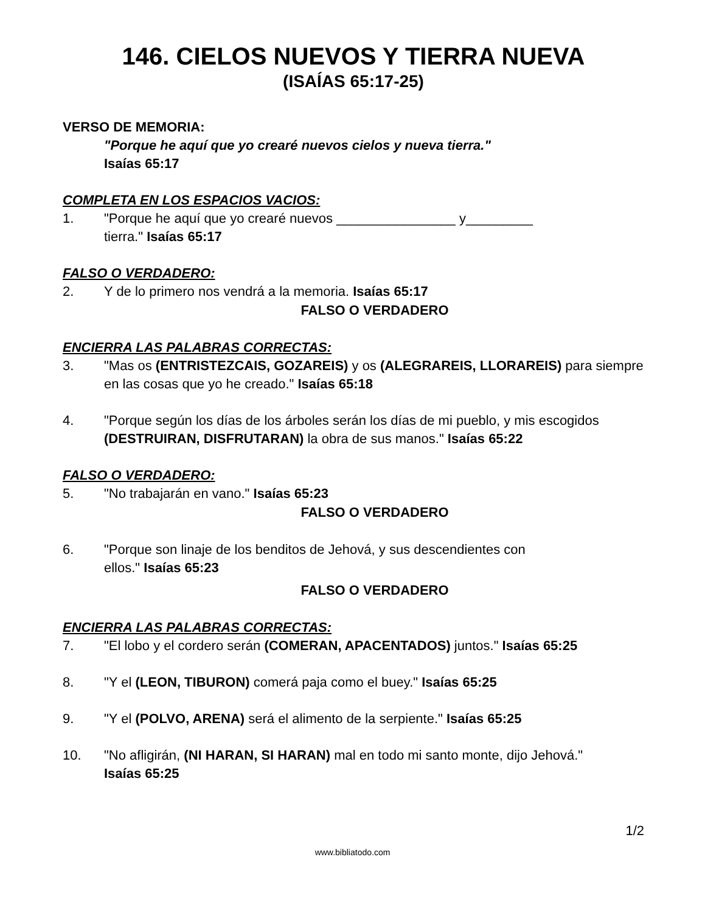146. CIELOS NUEVOS Y TIERRA NUEVA
(ISAÍAS 65:17-25)
VERSO DE MEMORIA:
"Porque he aquí que yo crearé nuevos cielos y nueva tierra."
Isaías 65:17
COMPLETA EN LOS ESPACIOS VACIOS:
1. "Porque he aquí que yo crearé nuevos ________________ y_________
tierra." Isaías 65:17
FALSO O VERDADERO:
2. Y de lo primero nos vendrá a la memoria. Isaías 65:17
FALSO O VERDADERO
ENCIERRA LAS PALABRAS CORRECTAS:
3. "Mas os (ENTRISTEZCAIS, GOZAREIS) y os (ALEGRAREIS, LLORAREIS) para siempre en las cosas que yo he creado." Isaías 65:18
4. "Porque según los días de los árboles serán los días de mi pueblo, y mis escogidos (DESTRUIRAN, DISFRUTARAN) la obra de sus manos." Isaías 65:22
FALSO O VERDADERO:
5. "No trabajarán en vano." Isaías 65:23
FALSO O VERDADERO
6. "Porque son linaje de los benditos de Jehová, y sus descendientes con
ellos." Isaías 65:23
FALSO O VERDADERO
ENCIERRA LAS PALABRAS CORRECTAS:
7. "El lobo y el cordero serán (COMERAN, APACENTADOS) juntos." Isaías 65:25
8. "Y el (LEON, TIBURON) comerá paja como el buey." Isaías 65:25
9. "Y el (POLVO, ARENA) será el alimento de la serpiente." Isaías 65:25
10. "No afligirán, (NI HARAN, SI HARAN) mal en todo mi santo monte, dijo Jehová."
Isaías 65:25
1/2
www.bibliatodo.com